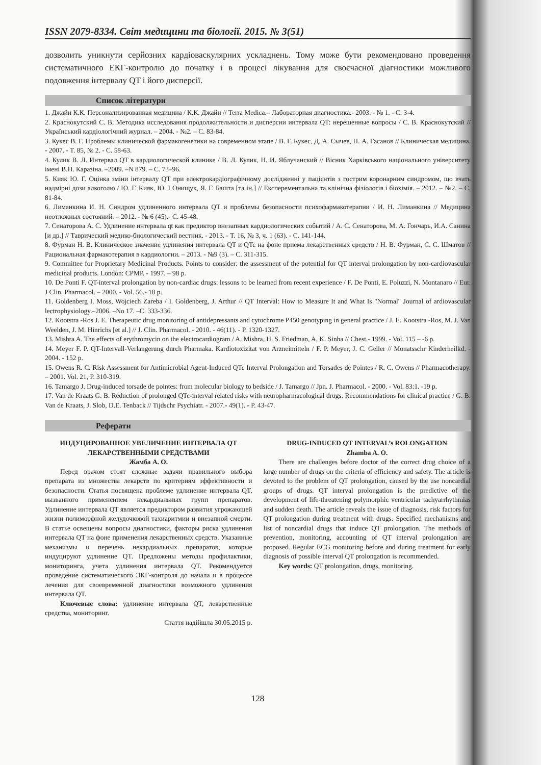ISSN 2079-8334. Світ медицини та біології. 2015. № 3(51)
дозволить уникнути серйозних кардіоваскулярних ускладнень. Тому може бути рекомендовано проведення систематичного ЕКГ-контролю до початку і в процесі лікування для своєчасної діагностики можливого подовження інтервалу QT і його дисперсії.
Список літератури
1. Джайн К.К. Персонализированная медицина / К.К. Джайн // Terra Medica.– Лабораторная диагностика.- 2003. - № 1. - С. 3-4.
2. Краснокутский С. В. Методика исследования продолжительности и дисперсии интервала QT: нерешенные вопросы / С. В. Краснокутский // Український кардіологічний журнал. – 2004. - №2. – С. 83-84.
3. Кукес В. Г. Проблемы клинической фармакогенетики на современном этапе / В. Г. Кукес, Д. А. Сычев, Н. А. Гасанов // Клиническая медицина. - 2007. - Т. 85, № 2. - С. 58-63.
4. Кулик В. Л. Интервал QT в кардиологической клинике / В. Л. Кулик, Н. И. Яблучанский // Вісник Харківського національного університету імені В.Н. Каразіна. –2009. –N 879. – С. 73–96.
5. Кияк Ю. Г. Оцінка зміни інтервалу QT при електрокардіографічному дослідженні у пацієнтів з гострим коронарним синдромом, що вчать надмірні дози алкоголю / Ю. Г. Кияк, Ю. І Онищук, Я. Г. Башта [та ін.] // Експерементальна та клінічна фізіологія і біохімія. – 2012. – №2. – С. 81-84.
6. Лиманкина И. Н. Синдром удлиненного интервала QT и проблемы безопасности психофармакотерапии / И. Н. Лиманкина // Медицина неотложных состояний. – 2012. - № 6 (45).- С. 45-48.
7. Сенаторова А. С. Удлинение интервала qt как предиктор внезапных кардиологических событий / А. С. Сенаторова, М. А. Гончарь, И.А. Санина [и др.] // Таврический медико-биологический вестник. - 2013. - Т. 16, № 3, ч. 1 (63). - С. 141-144.
8. Фурман Н. В. Клиническое значение удлинения интервала QT и QTc на фоне приема лекарственных средств / Н. В. Фурман, С. С. Шматов // Рациональная фармакотерапия в кардиологии. – 2013. - №9 (3). – С. 311-315.
9. Committee for Proprietary Medicinal Products. Points to consider: the assessment of the potential for QT interval prolongation by non-cardiovascular medicinal products. London: CPMP. - 1997. – 98 p.
10. De Ponti F. QT-interval prolongation by non-cardiac drugs: lessons to be learned from recent experience / F. De Ponti, E. Poluzzi, N. Montanaro // Eur. J Clin. Pharmacol. – 2000. - Vol. 56.- 18 p.
11. Goldenberg I. Moss, Wojciech Zareba / I. Goldenberg, J. Arthur // QT Interval: How to Measure It and What Is "Normal" Journal of ardiovascular lectrophysiology.–2006. –No 17. –C. 333-336.
12. Kootstra -Ros J. E. Therapeutic drug monitoring of antidepressants and cytochrome P450 genotyping in general practice / J. E. Kootstra -Ros, M. J. Van Weelden, J. M. Hinrichs [et al.] // J. Clin. Pharmacol. - 2010. - 46(11). - P. 1320-1327.
13. Mishra A. The effects of erythromycin on the electrocardiogram / A. Mishra, H. S. Friedman, A. K. Sinha // Chest.- 1999. - Vol. 115 – -6 p.
14. Meyer F. P. QT-Intervall-Verlangerung durch Pharmaka. Kardiotoxizitat von Arzneimitteln / F. P. Meyer, J. C. Geller // Monatsschr Kinderheilkd. - 2004. - 152 p.
15. Owens R. C. Risk Assessment for Antimicrobial Agent-Induced QTc Interval Prolongation and Torsades de Pointes / R. C. Owens // Pharmacotherapy. – 2001. Vol. 21, P. 310-319.
16. Tamargo J. Drug-induced torsade de pointes: from molecular biology to bedside / J. Tamargo // Jpn. J. Pharmacol. - 2000. - Vol. 83:1. -19 p.
17. Van de Kraats G. B. Reduction of prolonged QTc-interval related risks with neuropharmacological drugs. Recommendations for clinical practice / G. B. Van de Kraats, J. Slob, D.E. Tenback // Tijdschr Psychiatr. - 2007.- 49(1). - P. 43-47.
Реферати
ИНДУЦИРОВАННОЕ УВЕЛИЧЕНИЕ ИНТЕРВАЛА QT ЛЕКАРСТВЕННЫМИ СРЕДСТВАМИ
Жамба А. О.
Перед врачом стоят сложные задачи правильного выбора препарата из множества лекарств по критериям эффективности и безопасности. Статья посвящена проблеме удлинение интервала QT, вызванного применением некардиальных групп препаратов. Удлинение интервала QT является предиктором развития угрожающей жизни полиморфной желудочковой тахиаритмии и внезапной смерти. В статье освещены вопросы диагностики, факторы риска удлинения интервала QT на фоне применения лекарственных средств. Указанные механизмы и перечень некардиальных препаратов, которые индуцируют удлинение QT. Предложены методы профилактики, мониторинга, учета удлинения интервала QT. Рекомендуется проведение систематического ЭКГ-контроля до начала и в процессе лечения для своевременной диагностики возможного удлинения интервала QT.
Ключевые слова: удлинение интервала QT, лекарственные средства, мониторинг.
Стаття надійшла 30.05.2015 р.
DRUG-INDUCED QT INTERVAL’s ROLONGATION
Zhamba A. O.
There are challenges before doctor of the correct drug choice of a large number of drugs on the criteria of efficiency and safety. The article is devoted to the problem of QT prolongation, caused by the use noncardial groups of drugs. QT interval prolongation is the predictive of the development of life-threatening polymorphic ventricular tachyarrhythmias and sudden death. The article reveals the issue of diagnosis, risk factors for QT prolongation during treatment with drugs. Specified mechanisms and list of noncardial drugs that induce QT prolongation. The methods of prevention, monitoring, accounting of QT interval prolongation are proposed. Regular ECG monitoring before and during treatment for early diagnosis of possible interval QT prolongation is recommended.
Key words: QT prolongation, drugs, monitoring.
128